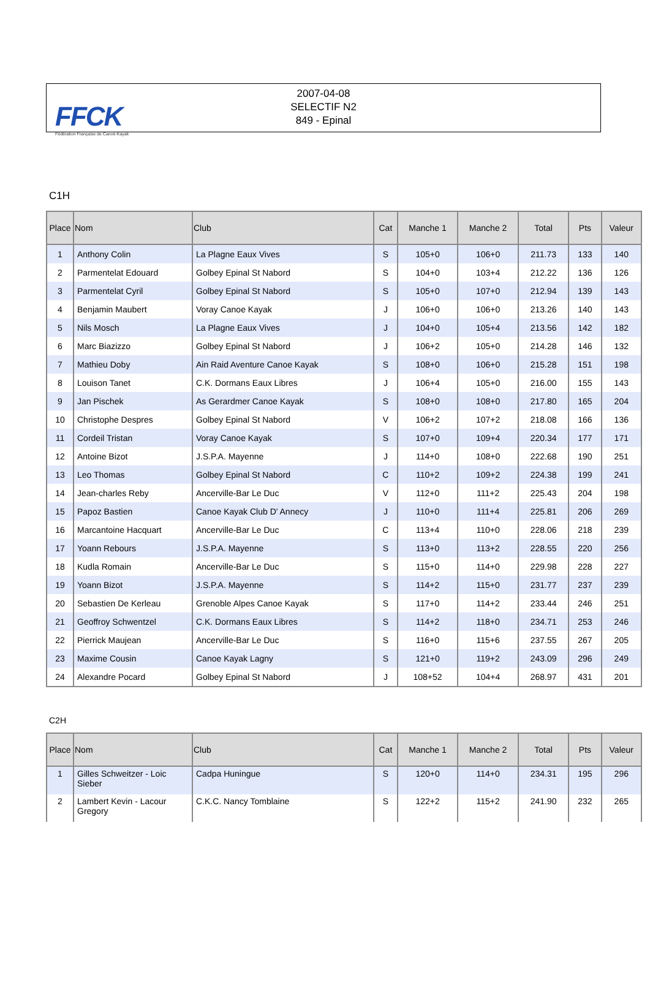FFCK
Fédération Française de Canoë-Kayak
2007-04-08
SELECTIF N2
849 - Epinal
C1H
| Place | Nom | Club | Cat | Manche 1 | Manche 2 | Total | Pts | Valeur |
| --- | --- | --- | --- | --- | --- | --- | --- | --- |
| 1 | Anthony Colin | La Plagne Eaux Vives | S | 105+0 | 106+0 | 211.73 | 133 | 140 |
| 2 | Parmentelat Edouard | Golbey Epinal St Nabord | S | 104+0 | 103+4 | 212.22 | 136 | 126 |
| 3 | Parmentelat Cyril | Golbey Epinal St Nabord | S | 105+0 | 107+0 | 212.94 | 139 | 143 |
| 4 | Benjamin Maubert | Voray Canoe Kayak | J | 106+0 | 106+0 | 213.26 | 140 | 143 |
| 5 | Nils Mosch | La Plagne Eaux Vives | J | 104+0 | 105+4 | 213.56 | 142 | 182 |
| 6 | Marc Biazizzo | Golbey Epinal St Nabord | J | 106+2 | 105+0 | 214.28 | 146 | 132 |
| 7 | Mathieu Doby | Ain Raid Aventure Canoe Kayak | S | 108+0 | 106+0 | 215.28 | 151 | 198 |
| 8 | Louison Tanet | C.K. Dormans Eaux Libres | J | 106+4 | 105+0 | 216.00 | 155 | 143 |
| 9 | Jan Pischek | As Gerardmer Canoe Kayak | S | 108+0 | 108+0 | 217.80 | 165 | 204 |
| 10 | Christophe Despres | Golbey Epinal St Nabord | V | 106+2 | 107+2 | 218.08 | 166 | 136 |
| 11 | Cordeil Tristan | Voray Canoe Kayak | S | 107+0 | 109+4 | 220.34 | 177 | 171 |
| 12 | Antoine Bizot | J.S.P.A. Mayenne | J | 114+0 | 108+0 | 222.68 | 190 | 251 |
| 13 | Leo Thomas | Golbey Epinal St Nabord | C | 110+2 | 109+2 | 224.38 | 199 | 241 |
| 14 | Jean-charles Reby | Ancerville-Bar Le Duc | V | 112+0 | 111+2 | 225.43 | 204 | 198 |
| 15 | Papoz Bastien | Canoe Kayak Club D' Annecy | J | 110+0 | 111+4 | 225.81 | 206 | 269 |
| 16 | Marcantoine Hacquart | Ancerville-Bar Le Duc | C | 113+4 | 110+0 | 228.06 | 218 | 239 |
| 17 | Yoann Rebours | J.S.P.A. Mayenne | S | 113+0 | 113+2 | 228.55 | 220 | 256 |
| 18 | Kudla Romain | Ancerville-Bar Le Duc | S | 115+0 | 114+0 | 229.98 | 228 | 227 |
| 19 | Yoann Bizot | J.S.P.A. Mayenne | S | 114+2 | 115+0 | 231.77 | 237 | 239 |
| 20 | Sebastien De Kerleau | Grenoble Alpes Canoe Kayak | S | 117+0 | 114+2 | 233.44 | 246 | 251 |
| 21 | Geoffroy Schwentzel | C.K. Dormans Eaux Libres | S | 114+2 | 118+0 | 234.71 | 253 | 246 |
| 22 | Pierrick Maujean | Ancerville-Bar Le Duc | S | 116+0 | 115+6 | 237.55 | 267 | 205 |
| 23 | Maxime Cousin | Canoe Kayak Lagny | S | 121+0 | 119+2 | 243.09 | 296 | 249 |
| 24 | Alexandre Pocard | Golbey Epinal St Nabord | J | 108+52 | 104+4 | 268.97 | 431 | 201 |
C2H
| Place | Nom | Club | Cat | Manche 1 | Manche 2 | Total | Pts | Valeur |
| --- | --- | --- | --- | --- | --- | --- | --- | --- |
| 1 | Gilles Schweitzer - Loic Sieber | Cadpa Huningue | S | 120+0 | 114+0 | 234.31 | 195 | 296 |
| 2 | Lambert Kevin - Lacour Gregory | C.K.C. Nancy Tomblaine | S | 122+2 | 115+2 | 241.90 | 232 | 265 |